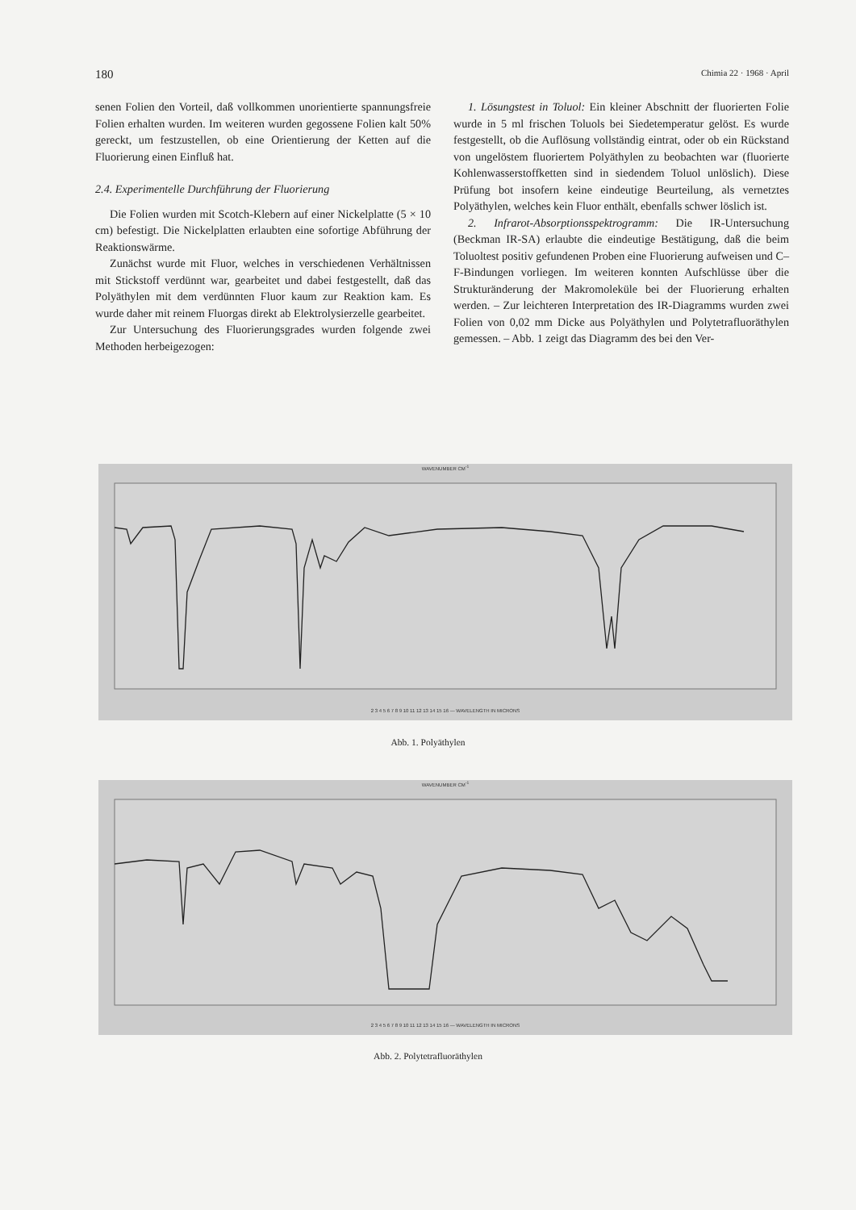180 Chimia 22 · 1968 · April
senen Folien den Vorteil, daß vollkommen unorientierte spannungsfreie Folien erhalten wurden. Im weiteren wurden gegossene Folien kalt 50% gereckt, um festzustellen, ob eine Orientierung der Ketten auf die Fluorierung einen Einfluß hat.
2.4. Experimentelle Durchführung der Fluorierung
Die Folien wurden mit Scotch-Klebern auf einer Nickelplatte (5 × 10 cm) befestigt. Die Nickelplatten erlaubten eine sofortige Abführung der Reaktionswärme.
Zunächst wurde mit Fluor, welches in verschiedenen Verhältnissen mit Stickstoff verdünnt war, gearbeitet und dabei festgestellt, daß das Polyäthylen mit dem verdünnten Fluor kaum zur Reaktion kam. Es wurde daher mit reinem Fluorgas direkt ab Elektrolysierzelle gearbeitet.
Zur Untersuchung des Fluorierungsgrades wurden folgende zwei Methoden herbeigezogen:
1. Lösungstest in Toluol: Ein kleiner Abschnitt der fluorierten Folie wurde in 5 ml frischen Toluols bei Siedetemperatur gelöst. Es wurde festgestellt, ob die Auflösung vollständig eintrat, oder ob ein Rückstand von ungelöstem fluoriertem Polyäthylen zu beobachten war (fluorierte Kohlenwasserstoffketten sind in siedendem Toluol unlöslich). Diese Prüfung bot insofern keine eindeutige Beurteilung, als vernetztes Polyäthylen, welches kein Fluor enthält, ebenfalls schwer löslich ist.
2. Infrarot-Absorptionsspektrogramm: Die IR-Untersuchung (Beckman IR-SA) erlaubte die eindeutige Bestätigung, daß die beim Toluoltest positiv gefundenen Proben eine Fluorierung aufweisen und C–F-Bindungen vorliegen. Im weiteren konnten Aufschlüsse über die Strukturänderung der Makromoleküle bei der Fluorierung erhalten werden. – Zur leichteren Interpretation des IR-Diagramms wurden zwei Folien von 0,02 mm Dicke aus Polyäthylen und Polytetrafluoräthylen gemessen. – Abb. 1 zeigt das Diagramm des bei den Ver-
WAVENUMBER CM<sup>-1</sup>
2 3 4 5 6 7 8 9 10 11 12 13 14 15 16 — WAVELENGTH IN MICRONS
Abb. 1. Polyäthylen
WAVENUMBER CM<sup>-1</sup>
2 3 4 5 6 7 8 9 10 11 12 13 14 15 16 — WAVELENGTH IN MICRONS
Abb. 2. Polytetrafluoräthylen